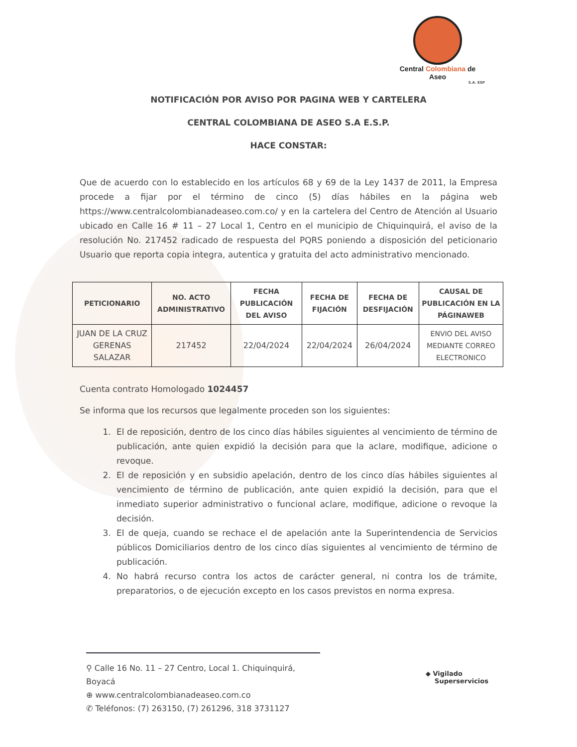Central Colombiana de Aseo
S.A. ESP
NOTIFICACIÓN POR AVISO POR PAGINA WEB Y CARTELERA
CENTRAL COLOMBIANA DE ASEO S.A E.S.P.
HACE CONSTAR:
Que de acuerdo con lo establecido en los artículos 68 y 69 de la Ley 1437 de 2011, la Empresa procede a fijar por el término de cinco (5) días hábiles en la página web https://www.centralcolombianadeaseo.com.co/ y en la cartelera del Centro de Atención al Usuario ubicado en Calle 16 # 11 – 27 Local 1, Centro en el municipio de Chiquinquirá, el aviso de la resolución No. 217452 radicado de respuesta del PQRS poniendo a disposición del peticionario Usuario que reporta copia integra, autentica y gratuita del acto administrativo mencionado.
| PETICIONARIO | NO. ACTO ADMINISTRATIVO | FECHA PUBLICACIÓN DEL AVISO | FECHA DE FIJACIÓN | FECHA DE DESFIJACIÓN | CAUSAL DE PUBLICACIÓN EN LA PÁGINAWEB |
| --- | --- | --- | --- | --- | --- |
| JUAN DE LA CRUZ GERENAS SALAZAR | 217452 | 22/04/2024 | 22/04/2024 | 26/04/2024 | ENVIO DEL AVISO MEDIANTE CORREO ELECTRONICO |
Cuenta contrato Homologado 1024457
Se informa que los recursos que legalmente proceden son los siguientes:
1. El de reposición, dentro de los cinco días hábiles siguientes al vencimiento de término de publicación, ante quien expidió la decisión para que la aclare, modifique, adicione o revoque.
2. El de reposición y en subsidio apelación, dentro de los cinco días hábiles siguientes al vencimiento de término de publicación, ante quien expidió la decisión, para que el inmediato superior administrativo o funcional aclare, modifique, adicione o revoque la decisión.
3. El de queja, cuando se rechace el de apelación ante la Superintendencia de Servicios públicos Domiciliarios dentro de los cinco días siguientes al vencimiento de término de publicación.
4. No habrá recurso contra los actos de carácter general, ni contra los de trámite, preparatorios, o de ejecución excepto en los casos previstos en norma expresa.
⚲ Calle 16 No. 11 – 27 Centro, Local 1. Chiquinquirá, Boyacá
⊕ www.centralcolombianadeaseo.com.co
✆ Teléfonos: (7) 263150, (7) 261296, 318 3731127
◆ Vigilado
Superservicios